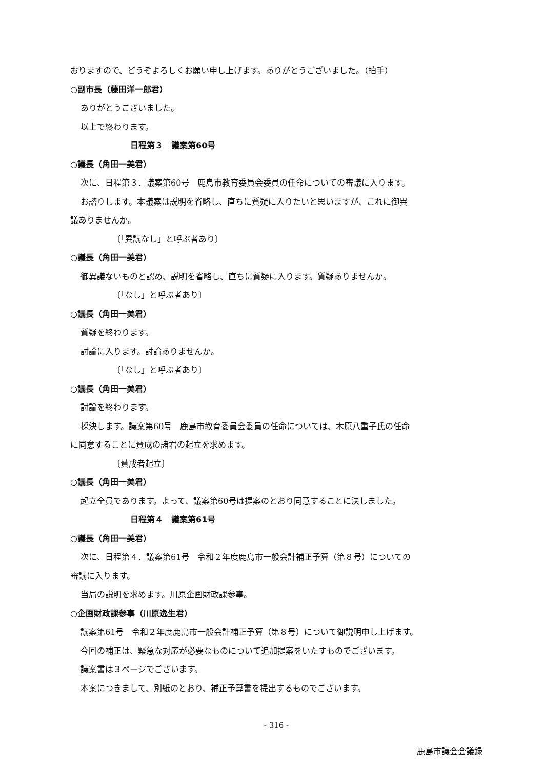おりますので、どうぞよろしくお願い申し上げます。ありがとうございました。（拍手）
○副市長（藤田洋一郎君）
ありがとうございました。
以上で終わります。
日程第３　議案第60号
○議長（角田一美君）
次に、日程第３．議案第60号　鹿島市教育委員会委員の任命についての審議に入ります。
お諮りします。本議案は説明を省略し、直ちに質疑に入りたいと思いますが、これに御異
議ありませんか。
〔「異議なし」と呼ぶ者あり〕
○議長（角田一美君）
御異議ないものと認め、説明を省略し、直ちに質疑に入ります。質疑ありませんか。
〔「なし」と呼ぶ者あり〕
○議長（角田一美君）
質疑を終わります。
討論に入ります。討論ありませんか。
〔「なし」と呼ぶ者あり〕
○議長（角田一美君）
討論を終わります。
採決します。議案第60号　鹿島市教育委員会委員の任命については、木原八重子氏の任命
に同意することに賛成の諸君の起立を求めます。
〔賛成者起立〕
○議長（角田一美君）
起立全員であります。よって、議案第60号は提案のとおり同意することに決しました。
日程第４　議案第61号
○議長（角田一美君）
次に、日程第４．議案第61号　令和２年度鹿島市一般会計補正予算（第８号）についての
審議に入ります。
当局の説明を求めます。川原企画財政課参事。
○企画財政課参事（川原逸生君）
議案第61号　令和２年度鹿島市一般会計補正予算（第８号）について御説明申し上げます。
今回の補正は、緊急な対応が必要なものについて追加提案をいたすものでございます。
議案書は３ページでございます。
本案につきまして、別紙のとおり、補正予算書を提出するものでございます。
- 316 -
鹿島市議会会議録